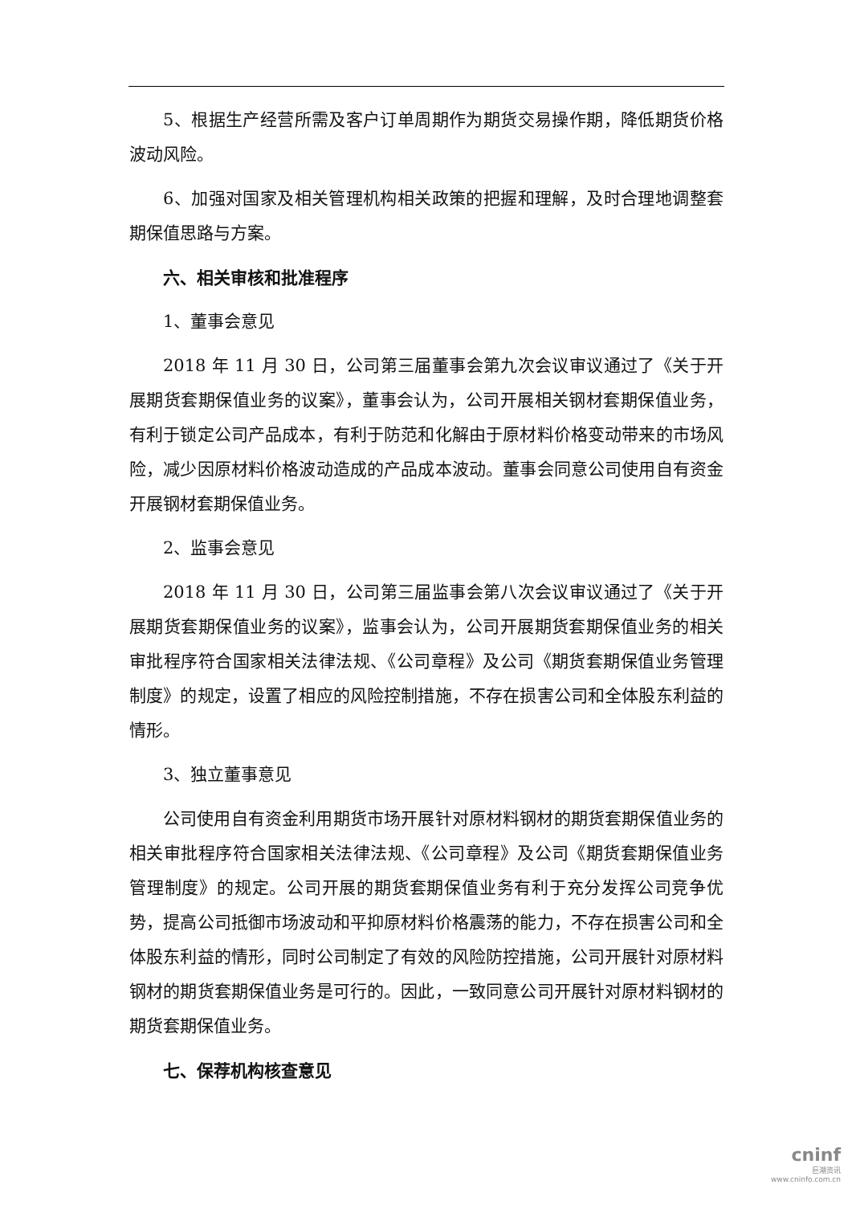5、根据生产经营所需及客户订单周期作为期货交易操作期，降低期货价格波动风险。
6、加强对国家及相关管理机构相关政策的把握和理解，及时合理地调整套期保值思路与方案。
六、相关审核和批准程序
1、董事会意见
2018 年 11 月 30 日，公司第三届董事会第九次会议审议通过了《关于开展期货套期保值业务的议案》，董事会认为，公司开展相关钢材套期保值业务，有利于锁定公司产品成本，有利于防范和化解由于原材料价格变动带来的市场风险，减少因原材料价格波动造成的产品成本波动。董事会同意公司使用自有资金开展钢材套期保值业务。
2、监事会意见
2018 年 11 月 30 日，公司第三届监事会第八次会议审议通过了《关于开展期货套期保值业务的议案》，监事会认为，公司开展期货套期保值业务的相关审批程序符合国家相关法律法规、《公司章程》及公司《期货套期保值业务管理制度》的规定，设置了相应的风险控制措施，不存在损害公司和全体股东利益的情形。
3、独立董事意见
公司使用自有资金利用期货市场开展针对原材料钢材的期货套期保值业务的相关审批程序符合国家相关法律法规、《公司章程》及公司《期货套期保值业务管理制度》的规定。公司开展的期货套期保值业务有利于充分发挥公司竞争优势，提高公司抵御市场波动和平抑原材料价格震荡的能力，不存在损害公司和全体股东利益的情形，同时公司制定了有效的风险防控措施，公司开展针对原材料钢材的期货套期保值业务是可行的。因此，一致同意公司开展针对原材料钢材的期货套期保值业务。
七、保荐机构核查意见
cninf
巨潮资讯
www.cninfo.com.cn